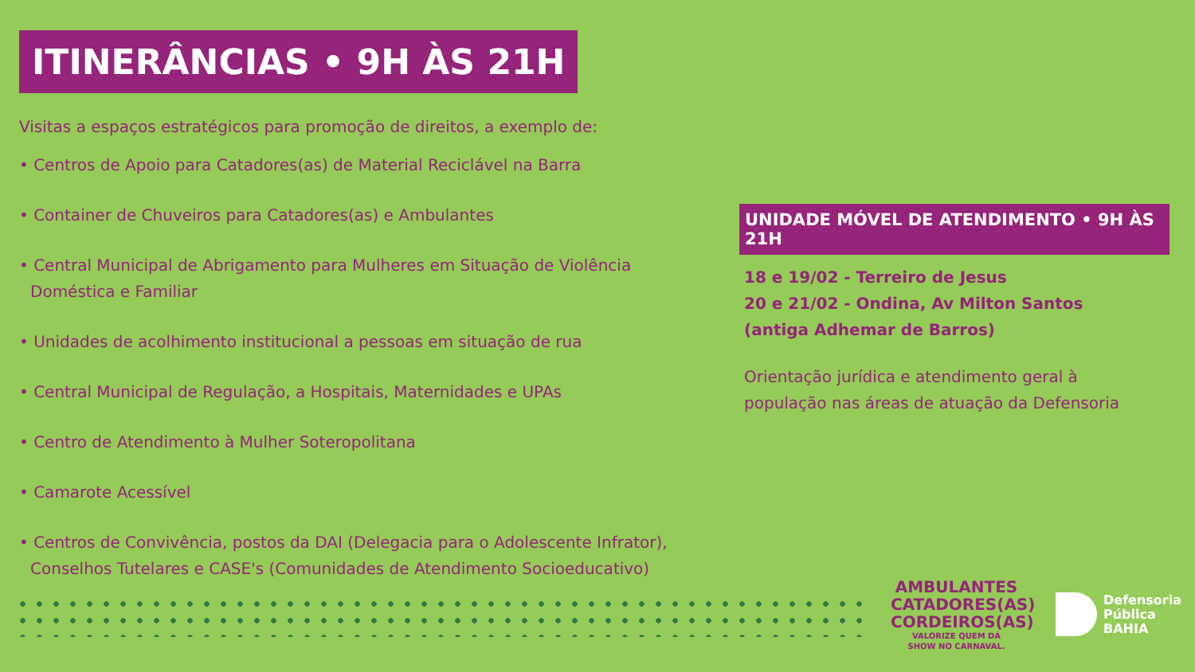ITINERÂNCIAS • 9H ÀS 21H
Visitas a espaços estratégicos para promoção de direitos, a exemplo de:
• Centros de Apoio para Catadores(as) de Material Reciclável na Barra
• Container de Chuveiros para Catadores(as) e Ambulantes
• Central Municipal de Abrigamento para Mulheres em Situação de Violência Doméstica e Familiar
• Unidades de acolhimento institucional a pessoas em situação de rua
• Central Municipal de Regulação, a Hospitais, Maternidades e UPAs
• Centro de Atendimento à Mulher Soteropolitana
• Camarote Acessível
• Centros de Convivência, postos da DAI (Delegacia para o Adolescente Infrator), Conselhos Tutelares e CASE's (Comunidades de Atendimento Socioeducativo)
UNIDADE MÓVEL DE ATENDIMENTO • 9H ÀS 21H
18 e 19/02 - Terreiro de Jesus
20 e 21/02 - Ondina, Av Milton Santos
(antiga Adhemar de Barros)
Orientação jurídica e atendimento geral à população nas áreas de atuação da Defensoria
AMBULANTES
CATADORES(AS)
CORDEIROS(AS)
VALORIZE QUEM DÁ
SHOW NO CARNAVAL.
Defensoria
Pública
BAHIA